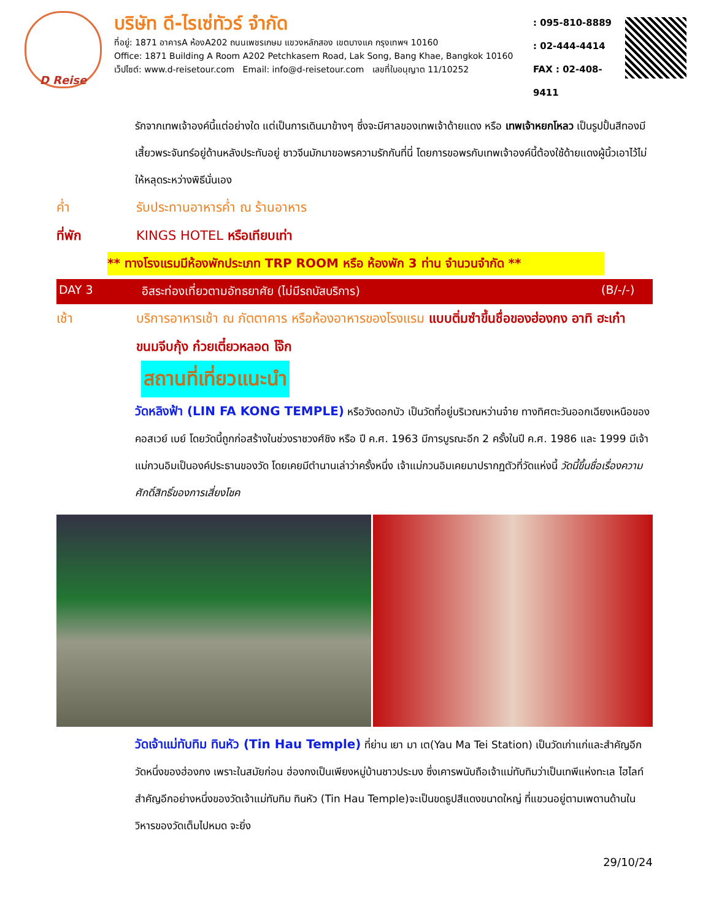D Reise
บริษัท ดี-ไรเซ่ทัวร์ จำกัด
ที่อยู่: 1871 อาคารA ห้องA202 ถนนเพชรเกษม แขวงหลักสอง เขตบางแค กรุงเทพฯ 10160
Office: 1871 Building A Room A202 Petchkasem Road, Lak Song, Bang Khae, Bangkok 10160
เว็ปไซต์: www.d-reisetour.com Email: info@d-reisetour.com เลขที่ใบอนุญาต 11/10252
: 095-810-8889
: 02-444-4414
FAX : 02-408-9411
รักจากเทพเจ้าองค์นี้แต่อย่างใด แต่เป็นการเดินมาข้างๆ ซึ่งจะมีศาลของเทพเจ้าด้ายแดง หรือ เทพเจ้าหยกโหลว เป็นรูปปั้นสีทองมีเสี้ยวพระจันทร์อยู่ด้านหลังประทับอยู่ ชาวจีนมักมาขอพรความรักกันที่นี่ โดยการขอพรกับเทพเจ้าองค์นี้ต้องใช้ด้ายแดงผู้นิ้วเอาไว้ไม่ให้หลุดระหว่างพิธีนั่นเอง
ค่ำ รับประทานอาหารค่ำ ณ ร้านอาหาร
ที่พัก KINGS HOTEL หรือเทียบเท่า
** ทางโรงแรมมีห้องพักประเภท TRP ROOM หรือ ห้องพัก 3 ท่าน จำนวนจำกัด **
DAY 3 อิสระท่องเที่ยวตามอัทธยาศัย (ไม่มีรถบัสบริการ) (B/-/-)
เช้า บริการอาหารเช้า ณ ภัตตาคาร หรือห้องอาหารของโรงแรม แบบติ่มซำขึ้นชื่อของฮ่องกง อาทิ ฮะเก๋า ขนมจีบกุ้ง ก๋วยเตี๋ยวหลอด โจ๊ก
สถานที่เที่ยวแนะนำ
วัดหลิงฟ้า (LIN FA KONG TEMPLE) หรือวังดอกบัว เป็นวัดที่อยู่บริเวณหว่านจ๋าย ทางทิศตะวันออกเฉียงเหนือของคอสเวย์ เบย์ โดยวัดนี้ถูกก่อสร้างในช่วงราชวงศ์ชิง หรือ ปี ค.ศ. 1963 มีการบูรณะอีก 2 ครั้งในปี ค.ศ. 1986 และ 1999 มีเจ้าแม่กวนอิมเป็นองค์ประธานของวัด โดยเคยมีตำนานเล่าว่าครั้งหนึ่ง เจ้าแม่กวนอิมเคยมาปรากฏตัวที่วัดแห่งนี้ วัดนี้ขึ้นชื่อเรื่องความศักดิ์สิทธิ์ของการเสี่ยงโชค
วัดเจ้าแม่ทับทิม ทินหัว (Tin Hau Temple) ที่ย่าน เยา มา เต(Yau Ma Tei Station) เป็นวัดเก่าแก่และสำคัญอีกวัดหนึ่งของฮ่องกง เพราะในสมัยก่อน ฮ่องกงเป็นเพียงหมู่บ้านชาวประมง ซึ่งเคารพนับถือเจ้าแม่ทับทิมว่าเป็นเทพีแห่งทะเล ไฮไลท์สำคัญอีกอย่างหนึ่งของวัดเจ้าแม่ทับทิม ทินหัว (Tin Hau Temple)จะเป็นขดธูปสีแดงขนาดใหญ่ ที่แขวนอยู่ตามเพดานด้านในวิหารของวัดเต็มไปหมด จะยิ่ง
29/10/24